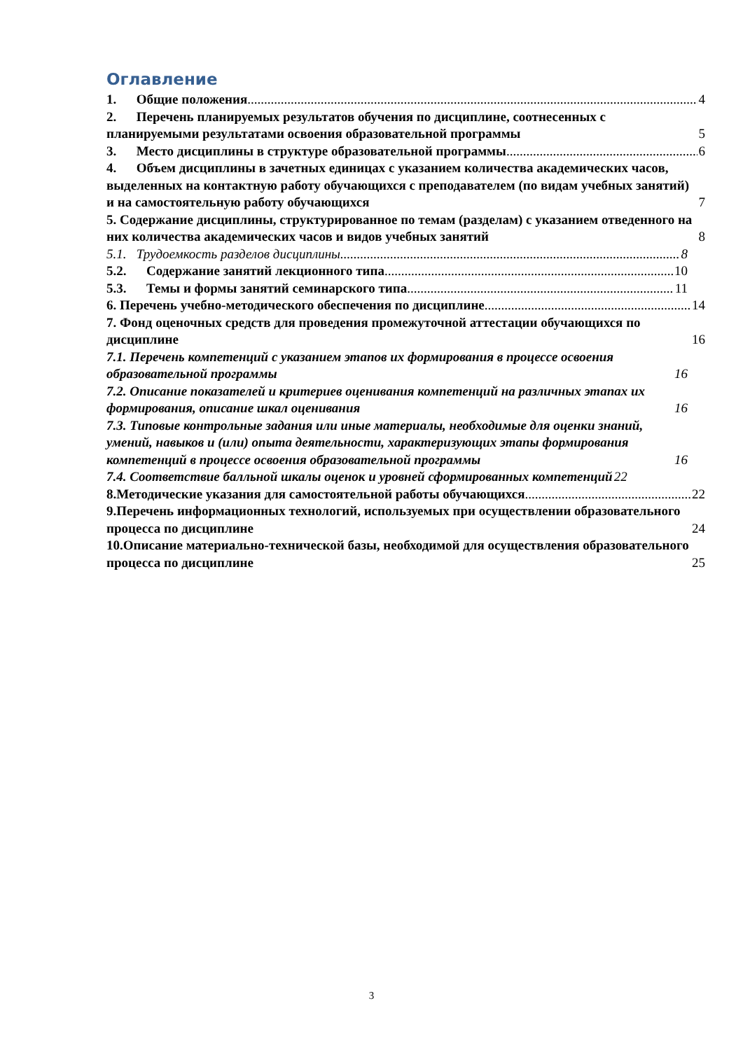Оглавление
1. Общие положения 4
2. Перечень планируемых результатов обучения по дисциплине, соотнесенных с планируемыми результатами освоения образовательной программы 5
3. Место дисциплины в структуре образовательной программы 6
4. Объем дисциплины в зачетных единицах с указанием количества академических часов, выделенных на контактную работу обучающихся с преподавателем (по видам учебных занятий) и на самостоятельную работу обучающихся 7
5. Содержание дисциплины, структурированное по темам (разделам) с указанием отведенного на них количества академических часов и видов учебных занятий 8
5.1. Трудоемкость разделов дисциплины 8
5.2. Содержание занятий лекционного типа 10
5.3. Темы и формы занятий семинарского типа 11
6. Перечень учебно-методического обеспечения по дисциплине 14
7. Фонд оценочных средств для проведения промежуточной аттестации обучающихся по дисциплине 16
7.1. Перечень компетенций с указанием этапов их формирования в процессе освоения образовательной программы 16
7.2. Описание показателей и критериев оценивания компетенций на различных этапах их формирования, описание шкал оценивания 16
7.3. Типовые контрольные задания или иные материалы, необходимые для оценки знаний, умений, навыков и (или) опыта деятельности, характеризующих этапы формирования компетенций в процессе освоения образовательной программы 16
7.4. Соответствие балльной шкалы оценок и уровней сформированных компетенций 22
8.Методические указания для самостоятельной работы обучающихся 22
9.Перечень информационных технологий, используемых при осуществлении образовательного процесса по дисциплине 24
10.Описание материально-технической базы, необходимой для осуществления образовательного процесса по дисциплине 25
3